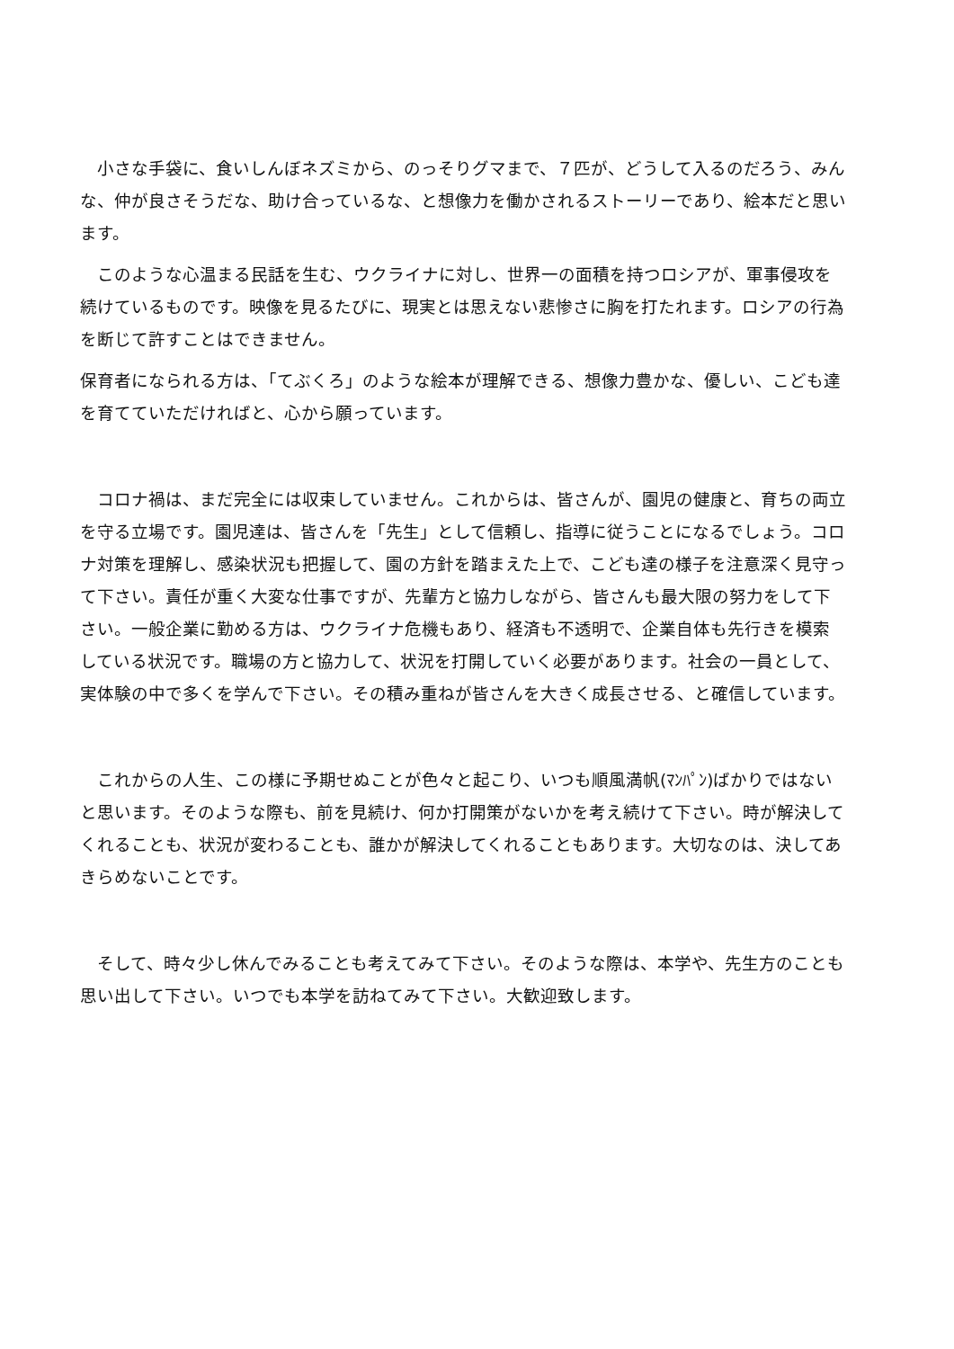小さな手袋に、食いしんぼネズミから、のっそりグマまで、７匹が、どうして入るのだろう、みんな、仲が良さそうだな、助け合っているな、と想像力を働かされるストーリーであり、絵本だと思います。
　このような心温まる民話を生む、ウクライナに対し、世界一の面積を持つロシアが、軍事侵攻を続けているものです。映像を見るたびに、現実とは思えない悲惨さに胸を打たれます。ロシアの行為を断じて許すことはできません。
保育者になられる方は、「てぶくろ」のような絵本が理解できる、想像力豊かな、優しい、こども達を育てていただければと、心から願っています。
　コロナ禍は、まだ完全には収束していません。これからは、皆さんが、園児の健康と、育ちの両立を守る立場です。園児達は、皆さんを「先生」として信頼し、指導に従うことになるでしょう。コロナ対策を理解し、感染状況も把握して、園の方針を踏まえた上で、こども達の様子を注意深く見守って下さい。責任が重く大変な仕事ですが、先輩方と協力しながら、皆さんも最大限の努力をして下さい。一般企業に勤める方は、ウクライナ危機もあり、経済も不透明で、企業自体も先行きを模索している状況です。職場の方と協力して、状況を打開していく必要があります。社会の一員として、実体験の中で多くを学んで下さい。その積み重ねが皆さんを大きく成長させる、と確信しています。
　これからの人生、この様に予期せぬことが色々と起こり、いつも順風満帆(ﾏﾝﾊﾟﾝ)ばかりではないと思います。そのような際も、前を見続け、何か打開策がないかを考え続けて下さい。時が解決してくれることも、状況が変わることも、誰かが解決してくれることもあります。大切なのは、決してあきらめないことです。
　そして、時々少し休んでみることも考えてみて下さい。そのような際は、本学や、先生方のことも思い出して下さい。いつでも本学を訪ねてみて下さい。大歓迎致します。